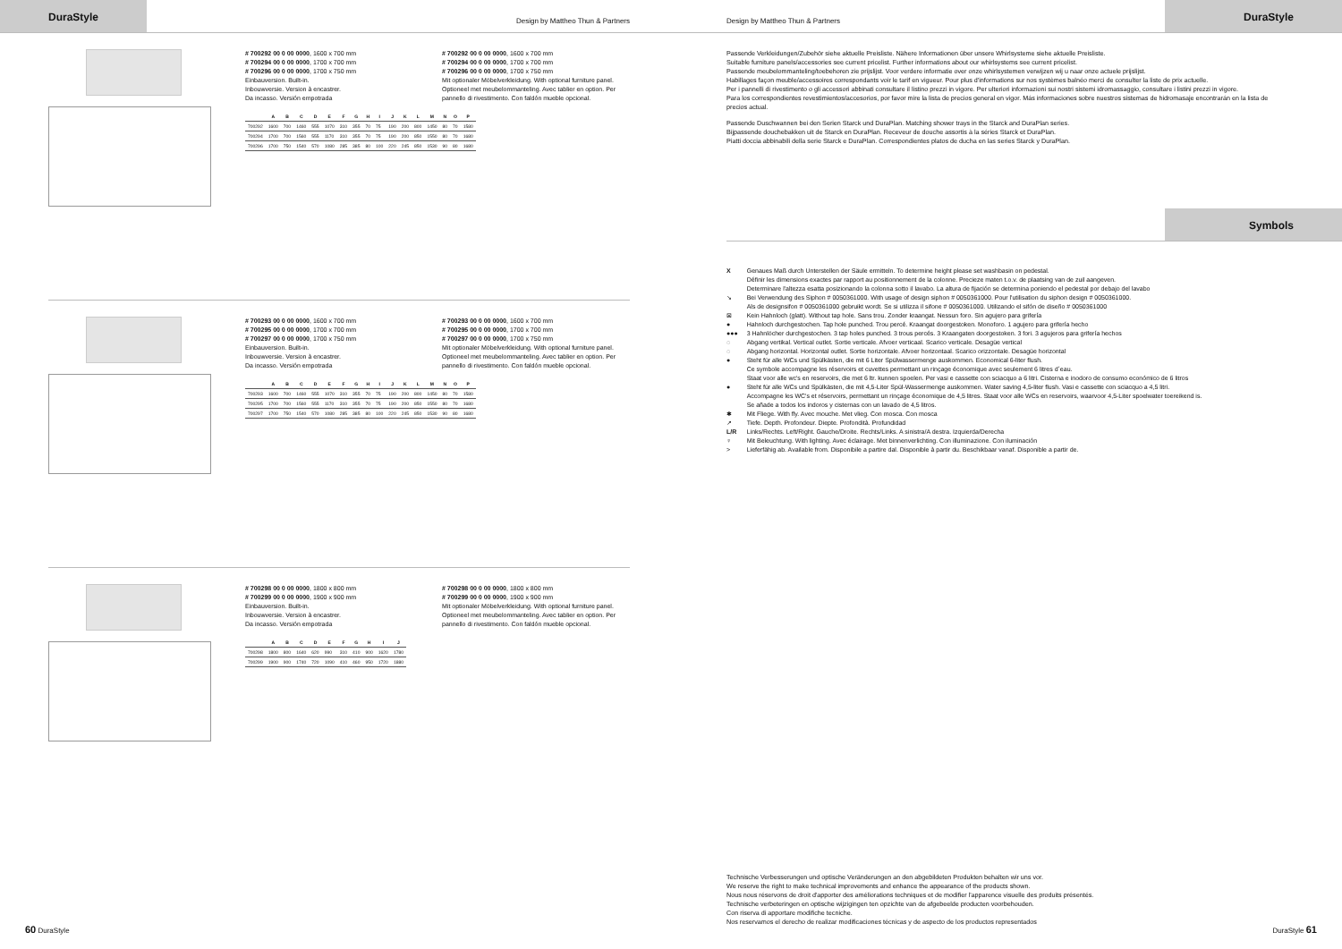DuraStyle
Design by Mattheo Thun & Partners
# 700292 00 0 00 0000, 1600 x 700 mm
# 700294 00 0 00 0000, 1700 x 700 mm
# 700296 00 0 00 0000, 1700 x 750 mm
Einbauversion. Built-in.
Inbouwversie. Version à encastrer.
Da incasso. Versión empotrada
| | A | B | C | D | E | F | G | H | I | J | K | L | M | N | O | P |
| --- | --- | --- | --- | --- | --- | --- | --- | --- | --- | --- | --- | --- | --- | --- | --- | --- |
| 700292 | 1600 | 700 | 1460 | 555 | 1070 | 310 | 355 | 70 | 75 | 190 | 200 | 800 | 1450 | 80 | 70 | 1580 |
| 700294 | 1700 | 700 | 1560 | 555 | 1170 | 310 | 355 | 70 | 75 | 190 | 200 | 850 | 1550 | 80 | 70 | 1680 |
| 700296 | 1700 | 750 | 1540 | 570 | 1080 | 285 | 385 | 80 | 100 | 220 | 245 | 850 | 1530 | 90 | 80 | 1680 |
# 700292 00 0 00 0000, 1600 x 700 mm
# 700294 00 0 00 0000, 1700 x 700 mm
# 700296 00 0 00 0000, 1700 x 750 mm
Mit optionaler Möbelverkleidung. With optional furniture panel. Optioneel met meubelommanteling. Avec tablier en option. Per pannello di rivestimento. Con faldón mueble opcional.
# 700293 00 0 00 0000, 1600 x 700 mm
# 700295 00 0 00 0000, 1700 x 700 mm
# 700297 00 0 00 0000, 1700 x 750 mm
Einbauversion. Built-in.
Inbouwversie. Version à encastrer.
Da incasso. Versión empotrada
| | A | B | C | D | E | F | G | H | I | J | K | L | M | N | O | P |
| --- | --- | --- | --- | --- | --- | --- | --- | --- | --- | --- | --- | --- | --- | --- | --- | --- |
| 700293 | 1600 | 700 | 1460 | 555 | 1070 | 310 | 355 | 70 | 75 | 190 | 200 | 800 | 1450 | 80 | 70 | 1580 |
| 700295 | 1700 | 700 | 1560 | 555 | 1170 | 310 | 355 | 70 | 75 | 190 | 200 | 850 | 1550 | 80 | 70 | 1680 |
| 700297 | 1700 | 750 | 1540 | 570 | 1080 | 285 | 385 | 80 | 100 | 220 | 245 | 850 | 1530 | 90 | 80 | 1680 |
# 700293 00 0 00 0000, 1600 x 700 mm
# 700295 00 0 00 0000, 1700 x 700 mm
# 700297 00 0 00 0000, 1700 x 750 mm
Mit optionaler Möbelverkleidung. With optional furniture panel. Optioneel met meubelommanteling. Avec tablier en option. Per pannello di rivestimento. Con faldón mueble opcional.
# 700298 00 0 00 0000, 1800 x 800 mm
# 700299 00 0 00 0000, 1900 x 900 mm
Einbauversion. Built-in.
Inbouwversie. Version à encastrer.
Da incasso. Versión empotrada
| | A | B | C | D | E | F | G | H | I | J |
| --- | --- | --- | --- | --- | --- | --- | --- | --- | --- | --- |
| 700298 | 1800 | 800 | 1640 | 620 | 990 | 310 | 410 | 900 | 1620 | 1780 |
| 700299 | 1900 | 900 | 1740 | 720 | 1090 | 410 | 460 | 950 | 1720 | 1880 |
# 700298 00 0 00 0000, 1800 x 800 mm
# 700299 00 0 00 0000, 1900 x 900 mm
Mit optionaler Möbelverkleidung. With optional furniture panel. Optioneel met meubelommanteling. Avec tablier en option. Per pannello di rivestimento. Con faldón mueble opcional.
60 DuraStyle
Design by Mattheo Thun & Partners
DuraStyle
Passende Verkleidungen/Zubehör siehe aktuelle Preisliste. Nähere Informationen über unsere Whirlsysteme siehe aktuelle Preisliste.
Suitable furniture panels/accessories see current pricelist. Further informations about our whirlsystems see current pricelist.
Passende meubelommanteling/toebehoren zie prijslijst. Voor verdere informatie over onze whirlsystemen verwijzen wij u naar onze actuele prijslijst.
Habillages façon meuble/accessoires correspondants voir le tarif en vigueur. Pour plus d'informations sur nos systèmes balnéo merci de consulter la liste de prix actuelle.
Per i pannelli di rivestimento o gli accessori abbinati consultare il listino prezzi in vigore. Per ulteriori informazioni sui nostri sistemi idromassaggio, consultare i listini prezzi in vigore.
Para los correspondientes revestimientos/accesorios, por favor mire la lista de precios general en vigor. Más informaciones sobre nuestros sistemas de hidromasaje encontrarán en la lista de precios actual.
Passende Duschwannen bei den Serien Starck und DuraPlan. Matching shower trays in the Starck and DuraPlan series.
Bijpassende douchebakken uit de Starck en DuraPlan. Receveur de douche assortis à la séries Starck et DuraPlan.
Piatti doccia abbinabili della serie Starck e DuraPlan. Correspondientes platos de ducha en las series Starck y DuraPlan.
Symbols
| X | Genaues Maß durch Unterstellen der Säule ermitteln. To determine height please set washbasin on pedestal. Définir les dimensions exactes par rapport au positionnement de la colonne. Precieze maten t.o.v. de plaatsing van de zuil aangeven. Determinare l'altezza esatta posizionando la colonna sotto il lavabo. La altura de fijación se determina poniendo el pedestal por debajo del lavabo |
| ↘ | Bei Verwendung des Siphon # 0050361000. With usage of design siphon # 0050361000. Pour l'utilisation du siphon design # 0050361000. Als de designsifon # 0050361000 gebruikt wordt. Se si utilizza il sifone # 0050361000. Utilizando el sifón de diseño # 0050361000 |
| ⊠ | Kein Hahnloch (glatt). Without tap hole. Sans trou. Zonder kraangat. Nessun foro. Sin agujero para grifería |
| ● | Hahnloch durchgestochen. Tap hole punched. Trou percé. Kraangat doorgestoken. Monoforo. 1 agujero para grifería hecho |
| ●●● | 3 Hahnlöcher durchgestochen. 3 tap holes punched. 3 trous percés. 3 Kraangaten doorgestoken. 3 fori. 3 agujeros para grifería hechos |
| ◌ | Abgang vertikal. Vertical outlet. Sortie verticale. Afvoer verticaal. Scarico verticale. Desagüe vertical |
| ◌ | Abgang horizontal. Horizontal outlet. Sortie horizontale. Afvoer horizontaal. Scarico orizzontale. Desagüe horizontal |
| ● | Steht für alle WCs und Spülkästen, die mit 6 Liter Spülwassermenge auskommen. Economical 6-liter flush. Ce symbole accompagne les réservoirs et cuvettes permettant un rinçage économique avec seulement 6 litres d´eau. Staat voor alle wc's en reservoirs, die met 6 ltr. kunnen spoelen. Per vasi e cassette con sciacquo a 6 litri. Cisterna e inodoro de consumo económico de 6 litros |
| ● | Steht für alle WCs und Spülkästen, die mit 4,5-Liter Spül-Wassermenge auskommen. Water saving 4,5-liter flush. Vasi e cassette con sciacquo a 4,5 litri. Accompagne les WC's et réservoirs, permettant un rinçage économique de 4,5 litres. Staat voor alle WCs en reservoirs, waarvoor 4,5-Liter spoelwater toereikend is. Se añade a todos los indoros y cisternas con un lavado de 4,5 litros. |
| ✱ | Mit Fliege. With fly. Avec mouche. Met vlieg. Con mosca. Con mosca |
| ↗ | Tiefe. Depth. Profondeur. Diepte. Profondità. Profundidad |
| L/R | Links/Rechts. Left/Right. Gauche/Droite. Rechts/Links. A sinistra/A destra. Izquierda/Derecha |
| ♀ | Mit Beleuchtung. With lighting. Avec éclairage. Met binnenverlichting. Con illuminazione. Con iluminación |
| > | Lieferfähig ab. Available from. Disponibile a partire dal. Disponible à partir du. Beschikbaar vanaf. Disponible a partir de. |
Technische Verbesserungen und optische Veränderungen an den abgebildeten Produkten behalten wir uns vor.
We reserve the right to make technical improvements and enhance the appearance of the products shown.
Nous nous réservons de droit d'apporter des améliorations techniques et de modifier l'apparence visuelle des produits présentés.
Technische verbeteringen en optische wijzigingen ten opzichte van de afgebeelde producten voorbehouden.
Con riserva di apportare modifiche tecniche.
Nos reservamos el derecho de realizar modificaciones técnicas y de aspecto de los productos representados
DuraStyle 61